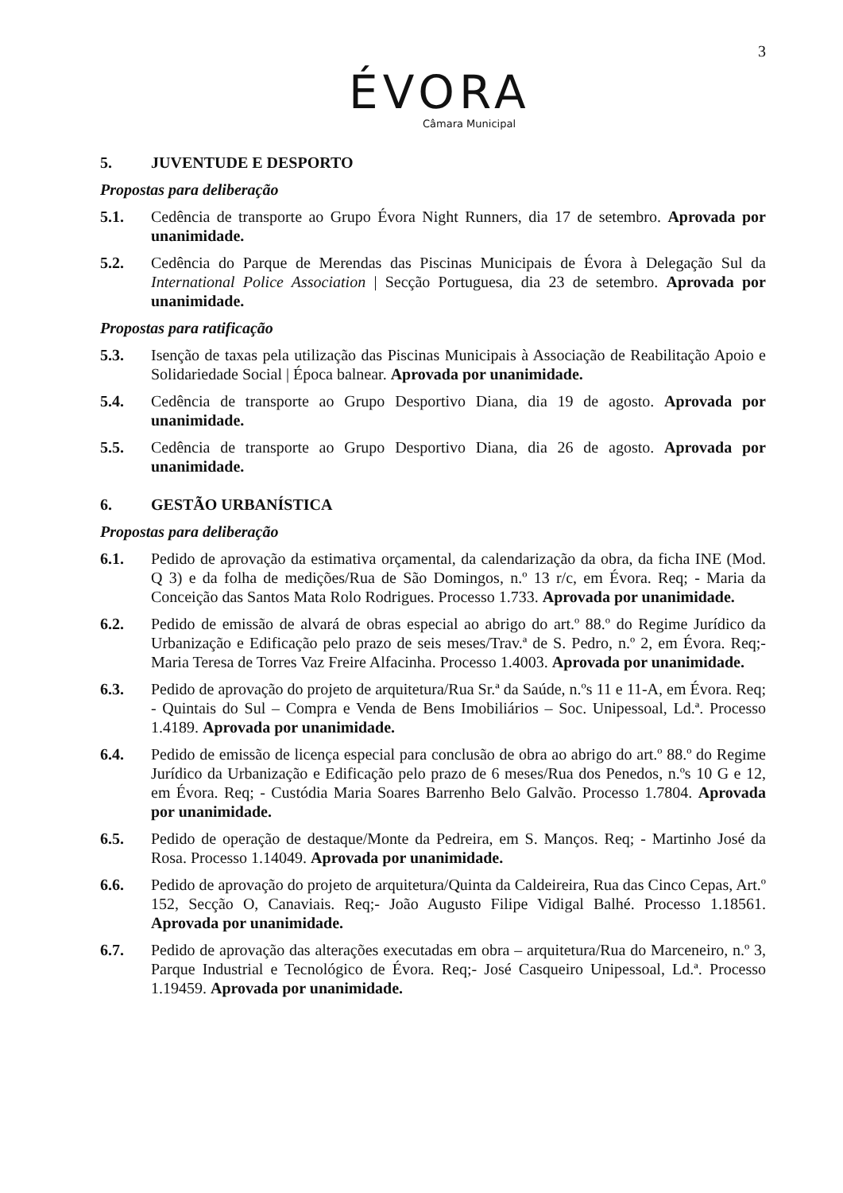3
ÉVORA
Câmara Municipal
5. JUVENTUDE E DESPORTO
Propostas para deliberação
5.1. Cedência de transporte ao Grupo Évora Night Runners, dia 17 de setembro. Aprovada por unanimidade.
5.2. Cedência do Parque de Merendas das Piscinas Municipais de Évora à Delegação Sul da International Police Association | Secção Portuguesa, dia 23 de setembro. Aprovada por unanimidade.
Propostas para ratificação
5.3. Isenção de taxas pela utilização das Piscinas Municipais à Associação de Reabilitação Apoio e Solidariedade Social | Época balnear. Aprovada por unanimidade.
5.4. Cedência de transporte ao Grupo Desportivo Diana, dia 19 de agosto. Aprovada por unanimidade.
5.5. Cedência de transporte ao Grupo Desportivo Diana, dia 26 de agosto. Aprovada por unanimidade.
6. GESTÃO URBANÍSTICA
Propostas para deliberação
6.1. Pedido de aprovação da estimativa orçamental, da calendarização da obra, da ficha INE (Mod. Q 3) e da folha de medições/Rua de São Domingos, n.º 13 r/c, em Évora. Req; - Maria da Conceição das Santos Mata Rolo Rodrigues. Processo 1.733. Aprovada por unanimidade.
6.2. Pedido de emissão de alvará de obras especial ao abrigo do art.º 88.º do Regime Jurídico da Urbanização e Edificação pelo prazo de seis meses/Trav.ª de S. Pedro, n.º 2, em Évora. Req;- Maria Teresa de Torres Vaz Freire Alfacinha. Processo 1.4003. Aprovada por unanimidade.
6.3. Pedido de aprovação do projeto de arquitetura/Rua Sr.ª da Saúde, n.ºs 11 e 11-A, em Évora. Req; - Quintais do Sul – Compra e Venda de Bens Imobiliários – Soc. Unipessoal, Ld.ª. Processo 1.4189. Aprovada por unanimidade.
6.4. Pedido de emissão de licença especial para conclusão de obra ao abrigo do art.º 88.º do Regime Jurídico da Urbanização e Edificação pelo prazo de 6 meses/Rua dos Penedos, n.ºs 10 G e 12, em Évora. Req; - Custódia Maria Soares Barrenho Belo Galvão. Processo 1.7804. Aprovada por unanimidade.
6.5. Pedido de operação de destaque/Monte da Pedreira, em S. Manços. Req; - Martinho José da Rosa. Processo 1.14049. Aprovada por unanimidade.
6.6. Pedido de aprovação do projeto de arquitetura/Quinta da Caldeireira, Rua das Cinco Cepas, Art.º 152, Secção O, Canaviais. Req;- João Augusto Filipe Vidigal Balhé. Processo 1.18561. Aprovada por unanimidade.
6.7. Pedido de aprovação das alterações executadas em obra – arquitetura/Rua do Marceneiro, n.º 3, Parque Industrial e Tecnológico de Évora. Req;- José Casqueiro Unipessoal, Ld.ª. Processo 1.19459. Aprovada por unanimidade.